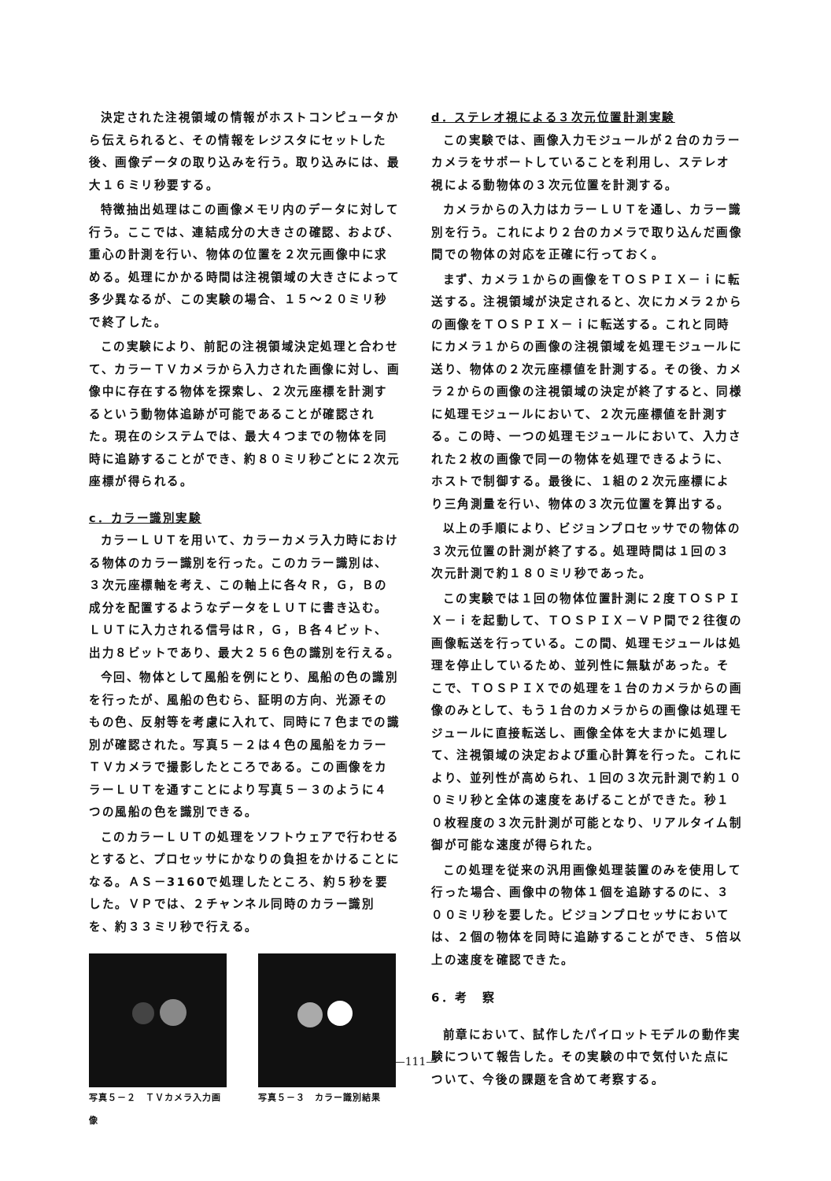決定された注視領域の情報がホストコンピュータから伝えられると、その情報をレジスタにセットした後、画像データの取り込みを行う。取り込みには、最大１６ミリ秒要する。
特徴抽出処理はこの画像メモリ内のデータに対して行う。ここでは、連結成分の大きさの確認、および、重心の計測を行い、物体の位置を２次元画像中に求める。処理にかかる時間は注視領域の大きさによって多少異なるが、この実験の場合、１５～２０ミリ秒で終了した。
この実験により、前記の注視領域決定処理と合わせて、カラーＴＶカメラから入力された画像に対し、画像中に存在する物体を探索し、２次元座標を計測するという動物体追跡が可能であることが確認された。現在のシステムでは、最大４つまでの物体を同時に追跡することができ、約８０ミリ秒ごとに２次元座標が得られる。
c．カラー識別実験
カラーＬＵＴを用いて、カラーカメラ入力時における物体のカラー識別を行った。このカラー識別は、３次元座標軸を考え、この軸上に各々Ｒ，Ｇ，Ｂの成分を配置するようなデータをＬＵＴに書き込む。ＬＵＴに入力される信号はＲ，Ｇ，Ｂ各４ビット、出力８ビットであり、最大２５６色の識別を行える。
今回、物体として風船を例にとり、風船の色の識別を行ったが、風船の色むら、証明の方向、光源そのもの色、反射等を考慮に入れて、同時に７色までの識別が確認された。写真５－２は４色の風船をカラーＴＶカメラで撮影したところである。この画像をカラーＬＵＴを通すことにより写真５－３のように４つの風船の色を識別できる。
このカラーＬＵＴの処理をソフトウェアで行わせるとすると、プロセッサにかなりの負担をかけることになる。ＡＳ－3160で処理したところ、約５秒を要した。ＶＰでは、２チャンネル同時のカラー識別を、約３３ミリ秒で行える。
写真５－２　ＴＶカメラ入力画像
写真５－３　カラー識別結果
d．ステレオ視による３次元位置計測実験
この実験では、画像入力モジュールが２台のカラーカメラをサポートしていることを利用し、ステレオ視による動物体の３次元位置を計測する。
カメラからの入力はカラーＬＵＴを通し、カラー識別を行う。これにより２台のカメラで取り込んだ画像間での物体の対応を正確に行っておく。
まず、カメラ１からの画像をＴＯＳＰＩＸ－ｉに転送する。注視領域が決定されると、次にカメラ２からの画像をＴＯＳＰＩＸ－ｉに転送する。これと同時にカメラ１からの画像の注視領域を処理モジュールに送り、物体の２次元座標値を計測する。その後、カメラ２からの画像の注視領域の決定が終了すると、同様に処理モジュールにおいて、２次元座標値を計測する。この時、一つの処理モジュールにおいて、入力された２枚の画像で同一の物体を処理できるように、ホストで制御する。最後に、１組の２次元座標により三角測量を行い、物体の３次元位置を算出する。
以上の手順により、ビジョンプロセッサでの物体の３次元位置の計測が終了する。処理時間は１回の３次元計測で約１８０ミリ秒であった。
この実験では１回の物体位置計測に２度ＴＯＳＰＩＸ－ｉを起動して、ＴＯＳＰＩＸ－ＶＰ間で２往復の画像転送を行っている。この間、処理モジュールは処理を停止しているため、並列性に無駄があった。そこで、ＴＯＳＰＩＸでの処理を１台のカメラからの画像のみとして、もう１台のカメラからの画像は処理モジュールに直接転送し、画像全体を大まかに処理して、注視領域の決定および重心計算を行った。これにより、並列性が高められ、１回の３次元計測で約１００ミリ秒と全体の速度をあげることができた。秒１０枚程度の３次元計測が可能となり、リアルタイム制御が可能な速度が得られた。
この処理を従来の汎用画像処理装置のみを使用して行った場合、画像中の物体１個を追跡するのに、３００ミリ秒を要した。ビジョンプロセッサにおいては、２個の物体を同時に追跡することができ、５倍以上の速度を確認できた。
6．考　察
前章において、試作したパイロットモデルの動作実験について報告した。その実験の中で気付いた点について、今後の課題を含めて考察する。
—111—